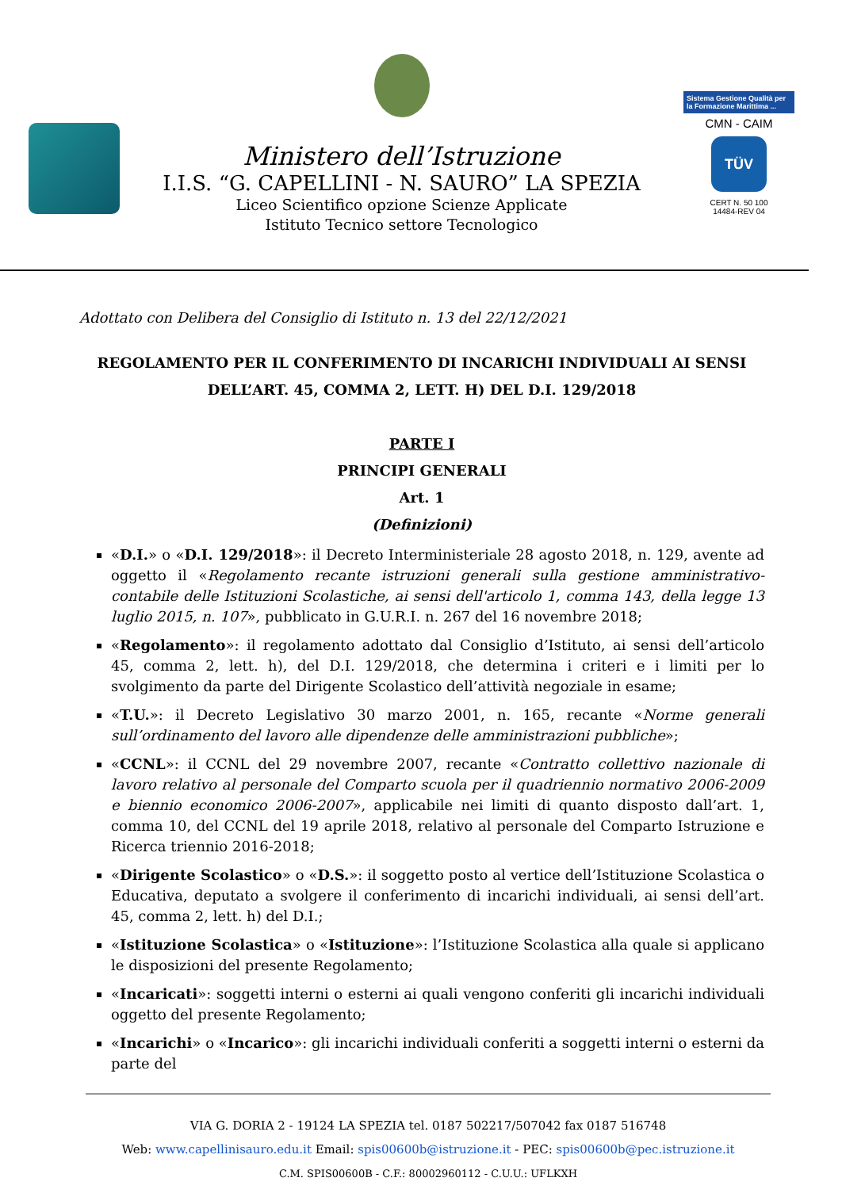Ministero dell’Istruzione
I.I.S. “G. CAPELLINI - N. SAURO” LA SPEZIA
Liceo Scientifico opzione Scienze Applicate
Istituto Tecnico settore Tecnologico
Sistema Gestione Qualità per la Formazione Marittima ...
CMN - CAIM
TÜV
CERT N. 50 100
14484-REV 04
Adottato con Delibera del Consiglio di Istituto n. 13 del 22/12/2021
REGOLAMENTO PER IL CONFERIMENTO DI INCARICHI INDIVIDUALI AI SENSI
DELL’ART. 45, COMMA 2, LETT. H) DEL D.I. 129/2018
PARTE I
PRINCIPI GENERALI
Art. 1
(Definizioni)
«D.I.» o «D.I. 129/2018»: il Decreto Interministeriale 28 agosto 2018, n. 129, avente ad oggetto il «Regolamento recante istruzioni generali sulla gestione amministrativo-contabile delle Istituzioni Scolastiche, ai sensi dell'articolo 1, comma 143, della legge 13 luglio 2015, n. 107», pubblicato in G.U.R.I. n. 267 del 16 novembre 2018;
«Regolamento»: il regolamento adottato dal Consiglio d’Istituto, ai sensi dell’articolo 45, comma 2, lett. h), del D.I. 129/2018, che determina i criteri e i limiti per lo svolgimento da parte del Dirigente Scolastico dell’attività negoziale in esame;
«T.U.»: il Decreto Legislativo 30 marzo 2001, n. 165, recante «Norme generali sull’ordinamento del lavoro alle dipendenze delle amministrazioni pubbliche»;
«CCNL»: il CCNL del 29 novembre 2007, recante «Contratto collettivo nazionale di lavoro relativo al personale del Comparto scuola per il quadriennio normativo 2006-2009 e biennio economico 2006-2007», applicabile nei limiti di quanto disposto dall’art. 1, comma 10, del CCNL del 19 aprile 2018, relativo al personale del Comparto Istruzione e Ricerca triennio 2016-2018;
«Dirigente Scolastico» o «D.S.»: il soggetto posto al vertice dell’Istituzione Scolastica o Educativa, deputato a svolgere il conferimento di incarichi individuali, ai sensi dell’art. 45, comma 2, lett. h) del D.I.;
«Istituzione Scolastica» o «Istituzione»: l’Istituzione Scolastica alla quale si applicano le disposizioni del presente Regolamento;
«Incaricati»: soggetti interni o esterni ai quali vengono conferiti gli incarichi individuali oggetto del presente Regolamento;
«Incarichi» o «Incarico»: gli incarichi individuali conferiti a soggetti interni o esterni da parte del
VIA G. DORIA 2 - 19124 LA SPEZIA tel. 0187 502217/507042 fax 0187 516748
Web: www.capellinisauro.edu.it Email: spis00600b@istruzione.it - PEC: spis00600b@pec.istruzione.it
C.M. SPIS00600B - C.F.: 80002960112 - C.U.U.: UFLKXH